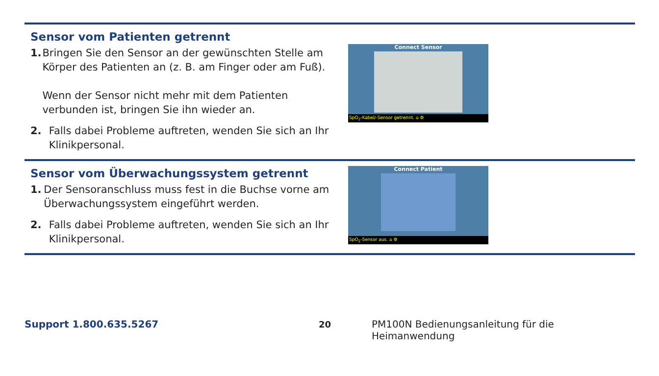Sensor vom Patienten getrennt
1. Bringen Sie den Sensor an der gewünschten Stelle am Körper des Patienten an (z. B. am Finger oder am Fuß).
Wenn der Sensor nicht mehr mit dem Patienten verbunden ist, bringen Sie ihn wieder an.
2. Falls dabei Probleme auftreten, wenden Sie sich an Ihr Klinikpersonal.
Connect Sensor
SpO<sub>2</sub>-Kabel/-Sensor getrennt. ⌂ ⚙
Sensor vom Überwachungssystem getrennt
1. Der Sensoranschluss muss fest in die Buchse vorne am Überwachungssystem eingeführt werden.
2. Falls dabei Probleme auftreten, wenden Sie sich an Ihr Klinikpersonal.
Connect Patient
SpO<sub>2</sub>-Sensor aus. ⌂ ⚙
Support 1.800.635.5267 20 PM100N Bedienungsanleitung für die Heimanwendung